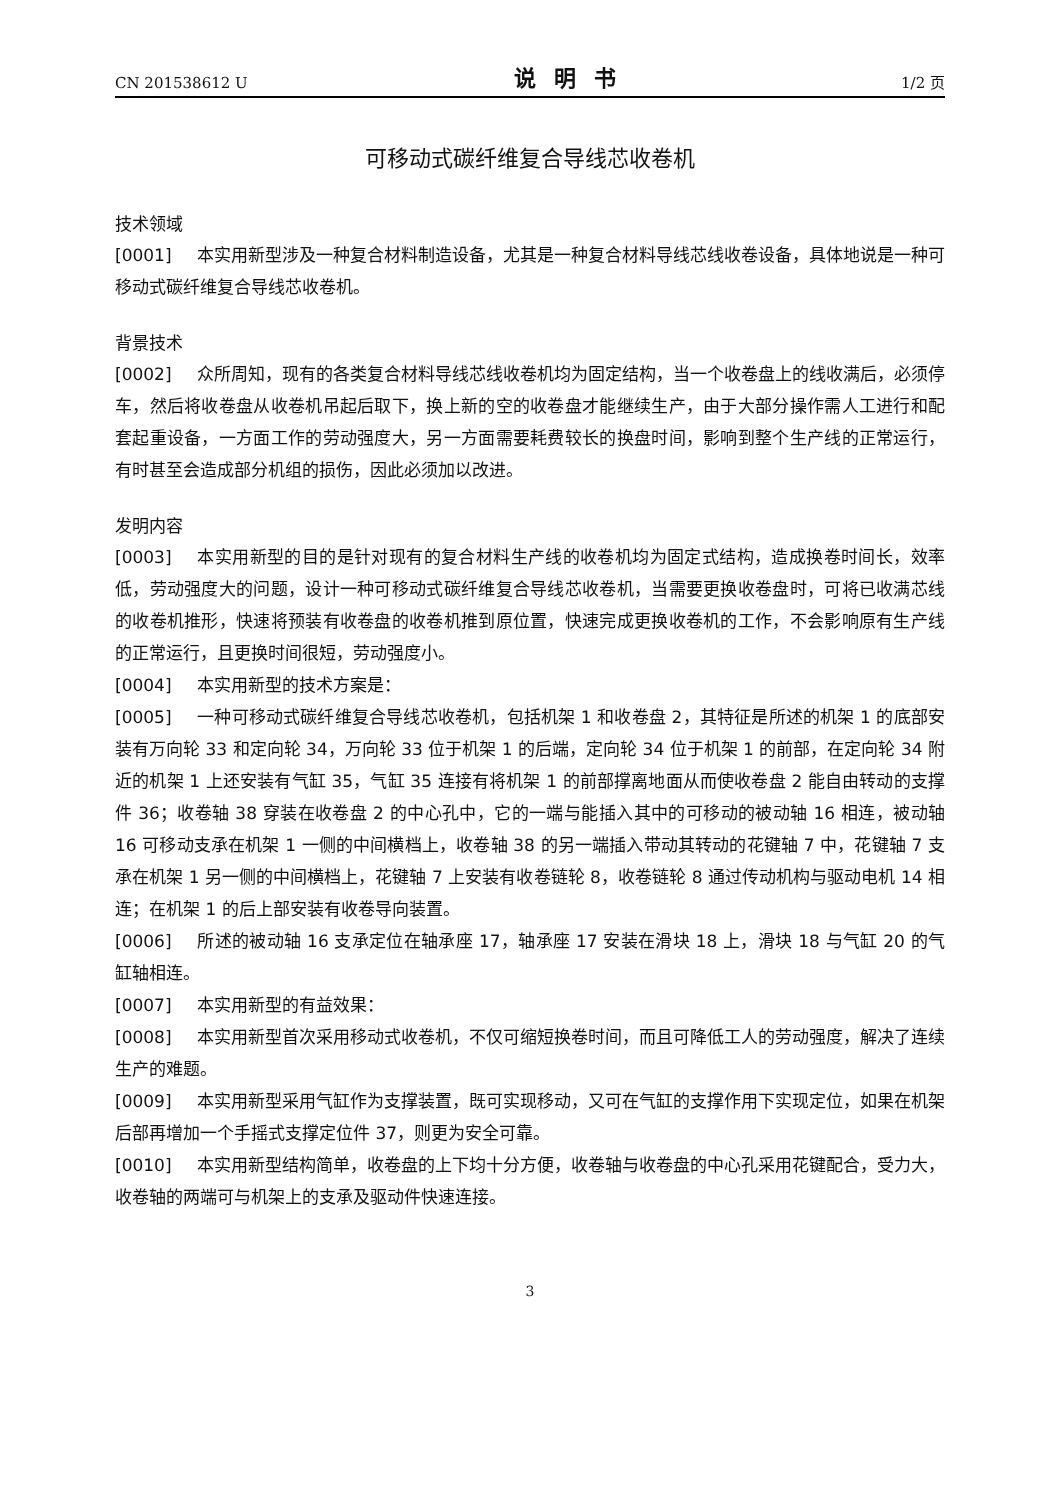CN 201538612 U 说明书 1/2 页
可移动式碳纤维复合导线芯收卷机
技术领域
[0001] 本实用新型涉及一种复合材料制造设备，尤其是一种复合材料导线芯线收卷设备，具体地说是一种可移动式碳纤维复合导线芯收卷机。
背景技术
[0002] 众所周知，现有的各类复合材料导线芯线收卷机均为固定结构，当一个收卷盘上的线收满后，必须停车，然后将收卷盘从收卷机吊起后取下，换上新的空的收卷盘才能继续生产，由于大部分操作需人工进行和配套起重设备，一方面工作的劳动强度大，另一方面需要耗费较长的换盘时间，影响到整个生产线的正常运行，有时甚至会造成部分机组的损伤，因此必须加以改进。
发明内容
[0003] 本实用新型的目的是针对现有的复合材料生产线的收卷机均为固定式结构，造成换卷时间长，效率低，劳动强度大的问题，设计一种可移动式碳纤维复合导线芯收卷机，当需要更换收卷盘时，可将已收满芯线的收卷机推形，快速将预装有收卷盘的收卷机推到原位置，快速完成更换收卷机的工作，不会影响原有生产线的正常运行，且更换时间很短，劳动强度小。
[0004] 本实用新型的技术方案是：
[0005] 一种可移动式碳纤维复合导线芯收卷机，包括机架 1 和收卷盘 2，其特征是所述的机架 1 的底部安装有万向轮 33 和定向轮 34，万向轮 33 位于机架 1 的后端，定向轮 34 位于机架 1 的前部，在定向轮 34 附近的机架 1 上还安装有气缸 35，气缸 35 连接有将机架 1 的前部撑离地面从而使收卷盘 2 能自由转动的支撑件 36；收卷轴 38 穿装在收卷盘 2 的中心孔中，它的一端与能插入其中的可移动的被动轴 16 相连，被动轴 16 可移动支承在机架 1 一侧的中间横档上，收卷轴 38 的另一端插入带动其转动的花键轴 7 中，花键轴 7 支承在机架 1 另一侧的中间横档上，花键轴 7 上安装有收卷链轮 8，收卷链轮 8 通过传动机构与驱动电机 14 相连；在机架 1 的后上部安装有收卷导向装置。
[0006] 所述的被动轴 16 支承定位在轴承座 17，轴承座 17 安装在滑块 18 上，滑块 18 与气缸 20 的气缸轴相连。
[0007] 本实用新型的有益效果：
[0008] 本实用新型首次采用移动式收卷机，不仅可缩短换卷时间，而且可降低工人的劳动强度，解决了连续生产的难题。
[0009] 本实用新型采用气缸作为支撑装置，既可实现移动，又可在气缸的支撑作用下实现定位，如果在机架后部再增加一个手摇式支撑定位件 37，则更为安全可靠。
[0010] 本实用新型结构简单，收卷盘的上下均十分方便，收卷轴与收卷盘的中心孔采用花键配合，受力大，收卷轴的两端可与机架上的支承及驱动件快速连接。
3